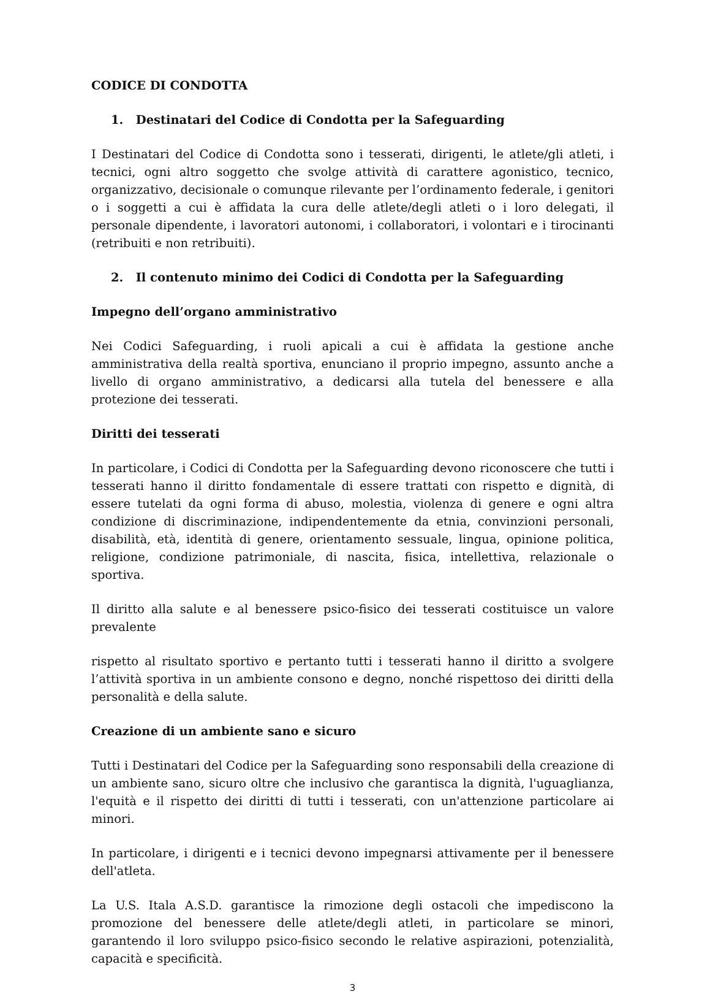CODICE DI CONDOTTA
1. Destinatari del Codice di Condotta per la Safeguarding
I Destinatari del Codice di Condotta sono i tesserati, dirigenti, le atlete/gli atleti, i tecnici, ogni altro soggetto che svolge attività di carattere agonistico, tecnico, organizzativo, decisionale o comunque rilevante per l’ordinamento federale, i genitori o i soggetti a cui è affidata la cura delle atlete/degli atleti o i loro delegati, il personale dipendente, i lavoratori autonomi, i collaboratori, i volontari e i tirocinanti (retribuiti e non retribuiti).
2. Il contenuto minimo dei Codici di Condotta per la Safeguarding
Impegno dell’organo amministrativo
Nei Codici Safeguarding, i ruoli apicali a cui è affidata la gestione anche amministrativa della realtà sportiva, enunciano il proprio impegno, assunto anche a livello di organo amministrativo, a dedicarsi alla tutela del benessere e alla protezione dei tesserati.
Diritti dei tesserati
In particolare, i Codici di Condotta per la Safeguarding devono riconoscere che tutti i tesserati hanno il diritto fondamentale di essere trattati con rispetto e dignità, di essere tutelati da ogni forma di abuso, molestia, violenza di genere e ogni altra condizione di discriminazione, indipendentemente da etnia, convinzioni personali, disabilità, età, identità di genere, orientamento sessuale, lingua, opinione politica, religione, condizione patrimoniale, di nascita, fisica, intellettiva, relazionale o sportiva.
Il diritto alla salute e al benessere psico-fisico dei tesserati costituisce un valore prevalente
rispetto al risultato sportivo e pertanto tutti i tesserati hanno il diritto a svolgere l’attività sportiva in un ambiente consono e degno, nonché rispettoso dei diritti della personalità e della salute.
Creazione di un ambiente sano e sicuro
Tutti i Destinatari del Codice per la Safeguarding sono responsabili della creazione di un ambiente sano, sicuro oltre che inclusivo che garantisca la dignità, l'uguaglianza, l'equità e il rispetto dei diritti di tutti i tesserati, con un'attenzione particolare ai minori.
In particolare, i dirigenti e i tecnici devono impegnarsi attivamente per il benessere dell'atleta.
La U.S. Itala A.S.D. garantisce la rimozione degli ostacoli che impediscono la promozione del benessere delle atlete/degli atleti, in particolare se minori, garantendo il loro sviluppo psico-fisico secondo le relative aspirazioni, potenzialità, capacità e specificità.
3